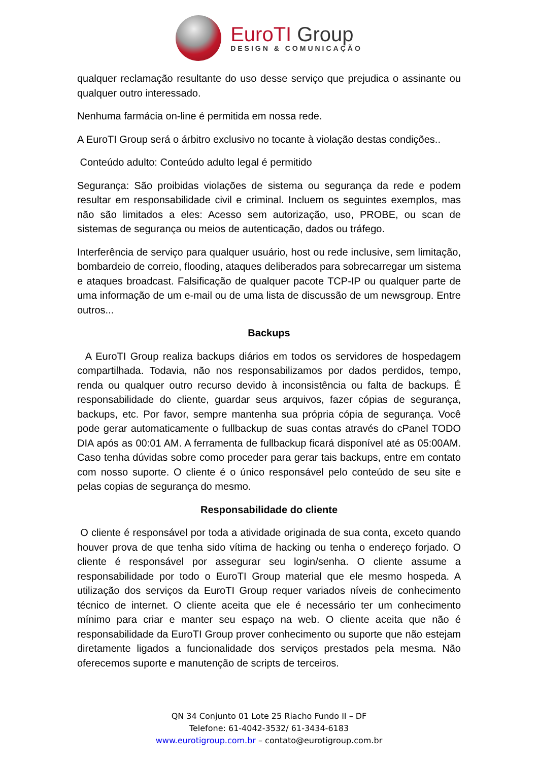EuroTI Group
DESIGN & COMUNICAÇÃO
qualquer reclamação resultante do uso desse serviço que prejudica o assinante ou qualquer outro interessado.
Nenhuma farmácia on-line é permitida em nossa rede.
A EuroTI Group será o árbitro exclusivo no tocante à violação destas condições..
Conteúdo adulto: Conteúdo adulto legal é permitido
Segurança: São proibidas violações de sistema ou segurança da rede e podem resultar em responsabilidade civil e criminal. Incluem os seguintes exemplos, mas não são limitados a eles: Acesso sem autorização, uso, PROBE, ou scan de sistemas de segurança ou meios de autenticação, dados ou tráfego.
Interferência de serviço para qualquer usuário, host ou rede inclusive, sem limitação, bombardeio de correio, flooding, ataques deliberados para sobrecarregar um sistema e ataques broadcast. Falsificação de qualquer pacote TCP-IP ou qualquer parte de uma informação de um e-mail ou de uma lista de discussão de um newsgroup. Entre outros...
Backups
A EuroTI Group realiza backups diários em todos os servidores de hospedagem compartilhada. Todavia, não nos responsabilizamos por dados perdidos, tempo, renda ou qualquer outro recurso devido à inconsistência ou falta de backups. É responsabilidade do cliente, guardar seus arquivos, fazer cópias de segurança, backups, etc. Por favor, sempre mantenha sua própria cópia de segurança. Você pode gerar automaticamente o fullbackup de suas contas através do cPanel TODO DIA após as 00:01 AM. A ferramenta de fullbackup ficará disponível até as 05:00AM. Caso tenha dúvidas sobre como proceder para gerar tais backups, entre em contato com nosso suporte. O cliente é o único responsável pelo conteúdo de seu site e pelas copias de segurança do mesmo.
Responsabilidade do cliente
O cliente é responsável por toda a atividade originada de sua conta, exceto quando houver prova de que tenha sido vítima de hacking ou tenha o endereço forjado. O cliente é responsável por assegurar seu login/senha. O cliente assume a responsabilidade por todo o EuroTI Group material que ele mesmo hospeda. A utilização dos serviços da EuroTI Group requer variados níveis de conhecimento técnico de internet. O cliente aceita que ele é necessário ter um conhecimento mínimo para criar e manter seu espaço na web. O cliente aceita que não é responsabilidade da EuroTI Group prover conhecimento ou suporte que não estejam diretamente ligados a funcionalidade dos serviços prestados pela mesma. Não oferecemos suporte e manutenção de scripts de terceiros.
QN 34 Conjunto 01 Lote 25 Riacho Fundo II – DF
Telefone: 61-4042-3532/ 61-3434-6183
www.eurotigroup.com.br – contato@eurotigroup.com.br